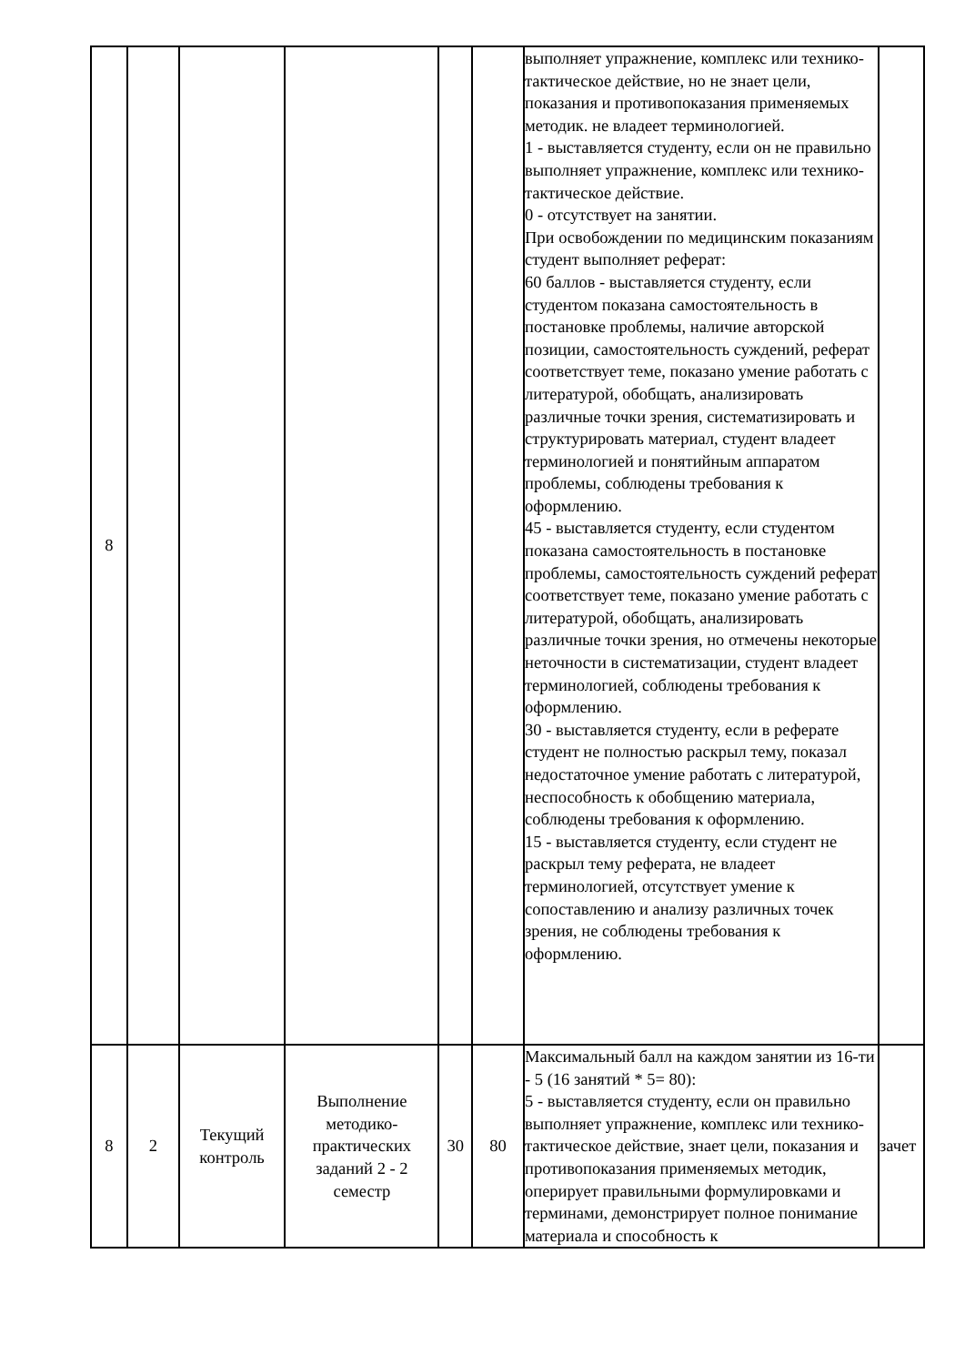| 8 | | | | | | выполняет упражнение, комплекс или технико-тактическое действие, но не знает цели, показания и противопоказания применяемых методик. не владеет терминологией. 1 - выставляется студенту, если он не правильно выполняет упражнение, комплекс или технико-тактическое действие. 0 - отсутствует на занятии. При освобождении по медицинским показаниям студент выполняет реферат: 60 баллов - выставляется студенту, если студентом показана самостоятельность в постановке проблемы, наличие авторской позиции, самостоятельность суждений, реферат соответствует теме, показано умение работать с литературой, обобщать, анализировать различные точки зрения, систематизировать и структурировать материал, студент владеет терминологией и понятийным аппаратом проблемы, соблюдены требования к оформлению. 45 - выставляется студенту, если студентом показана самостоятельность в постановке проблемы, самостоятельность суждений реферат соответствует теме, показано умение работать с литературой, обобщать, анализировать различные точки зрения, но отмечены некоторые неточности в систематизации, студент владеет терминологией, соблюдены требования к оформлению. 30 - выставляется студенту, если в реферате студент не полностью раскрыл тему, показал недостаточное умение работать с литературой, неспособность к обобщению материала, соблюдены требования к оформлению. 15 - выставляется студенту, если студент не раскрыл тему реферата, не владеет терминологией, отсутствует умение к сопоставлению и анализу различных точек зрения, не соблюдены требования к оформлению. | |
| 8 | 2 | Текущий контроль | Выполнение методико-практических заданий 2 - 2 семестр | 30 | 80 | Максимальный балл на каждом занятии из 16-ти - 5 (16 занятий * 5= 80): 5 - выставляется студенту, если он правильно выполняет упражнение, комплекс или технико-тактическое действие, знает цели, показания и противопоказания применяемых методик, оперирует правильными формулировками и терминами, демонстрирует полное понимание материала и способность к | зачет |